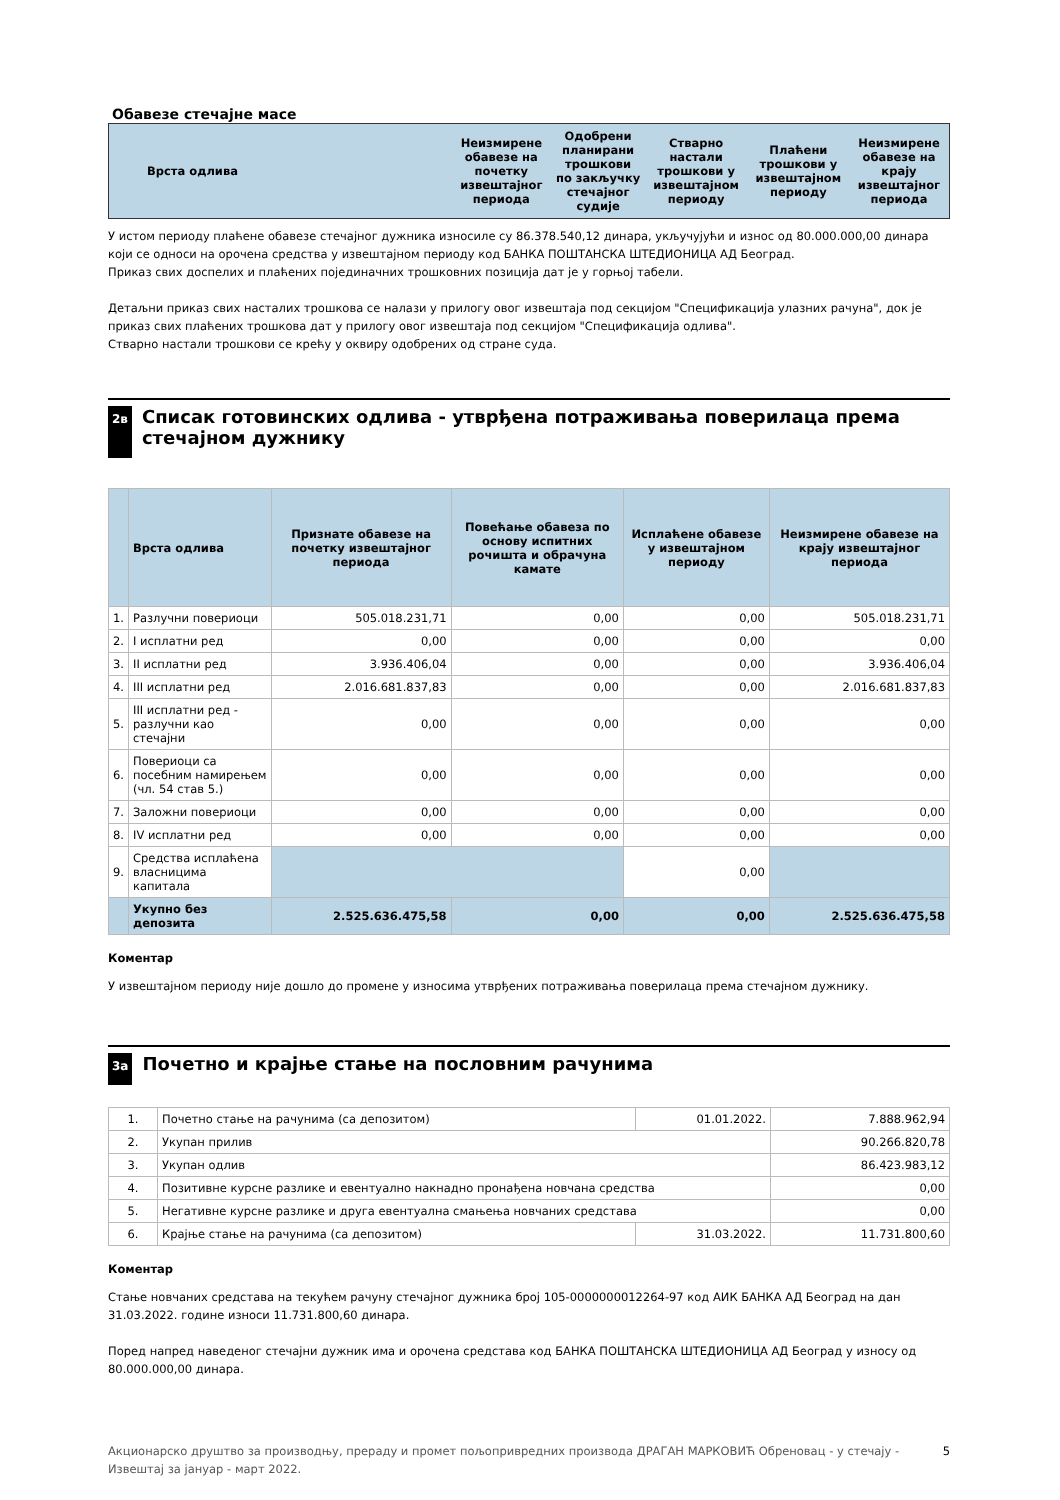Обавезе стечајне масе
| Врста одлива | Неизмирене обавезе на почетку извештајног периода | Одобрени планирани трошкови по закључку стечајног судије | Стварно настали трошкови у извештајном периоду | Плаћени трошкови у извештајном периоду | Неизмирене обавезе на крају извештајног периода |
| --- | --- | --- | --- | --- | --- |
У истом периоду плаћене обавезе стечајног дужника износиле су 86.378.540,12 динара, укључујући и износ од 80.000.000,00 динара који се односи на орочена средства у извештајном периоду код БАНКА ПОШТАНСКА ШТЕДИОНИЦА АД Београд.
Приказ свих доспелих и плаћених појединачних трошковних позиција дат је у горњој табели.
Детаљни приказ свих насталих трошкова се налази у прилогу овог извештаја под секцијом "Спецификација улазних рачуна", док је приказ свих плаћених трошкова дат у прилогу овог извештаја под секцијом "Спецификација одлива".
Стварно настали трошкови се крећу у оквиру одобрених од стране суда.
2в Списак готовинских одлива - утврђена потраживања поверилаца према стечајном дужнику
| | Врста одлива | Признате обавезе на почетку извештајног периода | Повећање обавеза по основу испитних рочишта и обрачуна камате | Исплаћене обавезе у извештајном периоду | Неизмирене обавезе на крају извештајног периода |
| --- | --- | --- | --- | --- | --- |
| 1. | Разлучни повериоци | 505.018.231,71 | 0,00 | 0,00 | 505.018.231,71 |
| 2. | I исплатни ред | 0,00 | 0,00 | 0,00 | 0,00 |
| 3. | II исплатни ред | 3.936.406,04 | 0,00 | 0,00 | 3.936.406,04 |
| 4. | III исплатни ред | 2.016.681.837,83 | 0,00 | 0,00 | 2.016.681.837,83 |
| 5. | III исплатни ред - разлучни као стечајни | 0,00 | 0,00 | 0,00 | 0,00 |
| 6. | Повериоци са посебним намирењем (чл. 54 став 5.) | 0,00 | 0,00 | 0,00 | 0,00 |
| 7. | Заложни повериоци | 0,00 | 0,00 | 0,00 | 0,00 |
| 8. | IV исплатни ред | 0,00 | 0,00 | 0,00 | 0,00 |
| 9. | Средства исплаћена власницима капитала | | | 0,00 | |
| | Укупно без депозита | 2.525.636.475,58 | 0,00 | 0,00 | 2.525.636.475,58 |
Коментар
У извештајном периоду није дошло до промене у износима утврђених потраживања поверилаца према стечајном дужнику.
3а Почетно и крајње стање на пословним рачунима
| 1. | Почетно стање на рачунима (са депозитом) | 01.01.2022. | 7.888.962,94 |
| 2. | Укупан прилив | | 90.266.820,78 |
| 3. | Укупан одлив | | 86.423.983,12 |
| 4. | Позитивне курсне разлике и евентуално накнадно пронађена новчана средства | | 0,00 |
| 5. | Негативне курсне разлике и друга евентуална смањења новчаних средстава | | 0,00 |
| 6. | Крајње стање на рачунима (са депозитом) | 31.03.2022. | 11.731.800,60 |
Коментар
Стање новчаних средстава на текућем рачуну стечајног дужника број 105-0000000012264-97 код АИК БАНКА АД Београд на дан 31.03.2022. године износи 11.731.800,60 динара.
Поред напред наведеног стечајни дужник има и орочена средстава код БАНКА ПОШТАНСКА ШТЕДИОНИЦА АД Београд у износу од 80.000.000,00 динара.
Акционарско друштво за производњу, прераду и промет пољопривредних производа ДРАГАН МАРКОВИЋ Обреновац - у стечају - Извештај за јануар - март 2022.
5